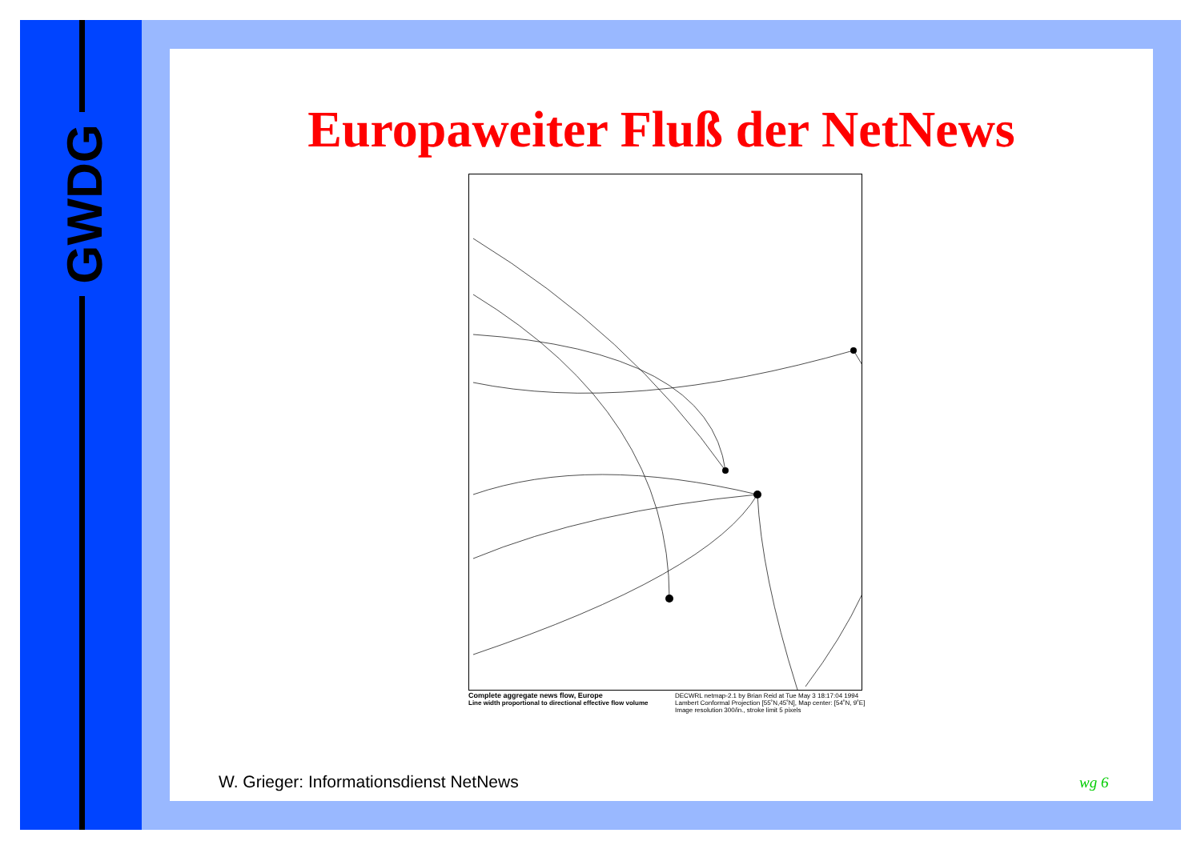GWDG Europaweiter Fluß der NetNews
Complete aggregate news flow, Europe
Line width proportional to directional effective flow volume
DECWRL netmap-2.1 by Brian Reid at Tue May 3 18:17:04 1994
Lambert Conformal Projection [55˚N,45˚N], Map center: [54˚N, 9˚E]
Image resolution 300/in., stroke limit 5 pixels
W. Grieger: Informationsdienst NetNews
wg 6